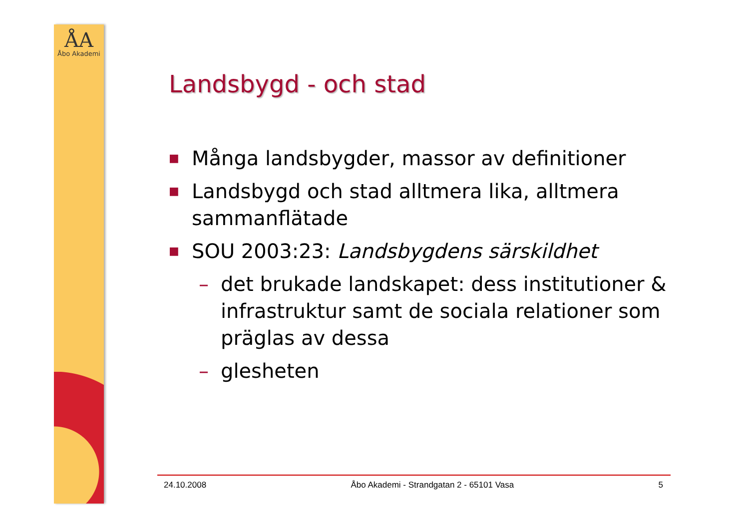ÅA
Åbo Akademi
Landsbygd - och stad
■ Många landsbygder, massor av definitioner
■ Landsbygd och stad alltmera lika, alltmera sammanflätade
■ SOU 2003:23: Landsbygdens särskildhet
– det brukade landskapet: dess institutioner & infrastruktur samt de sociala relationer som präglas av dessa
– glesheten
24.10.2008 Åbo Akademi - Strandgatan 2 - 65101 Vasa 5